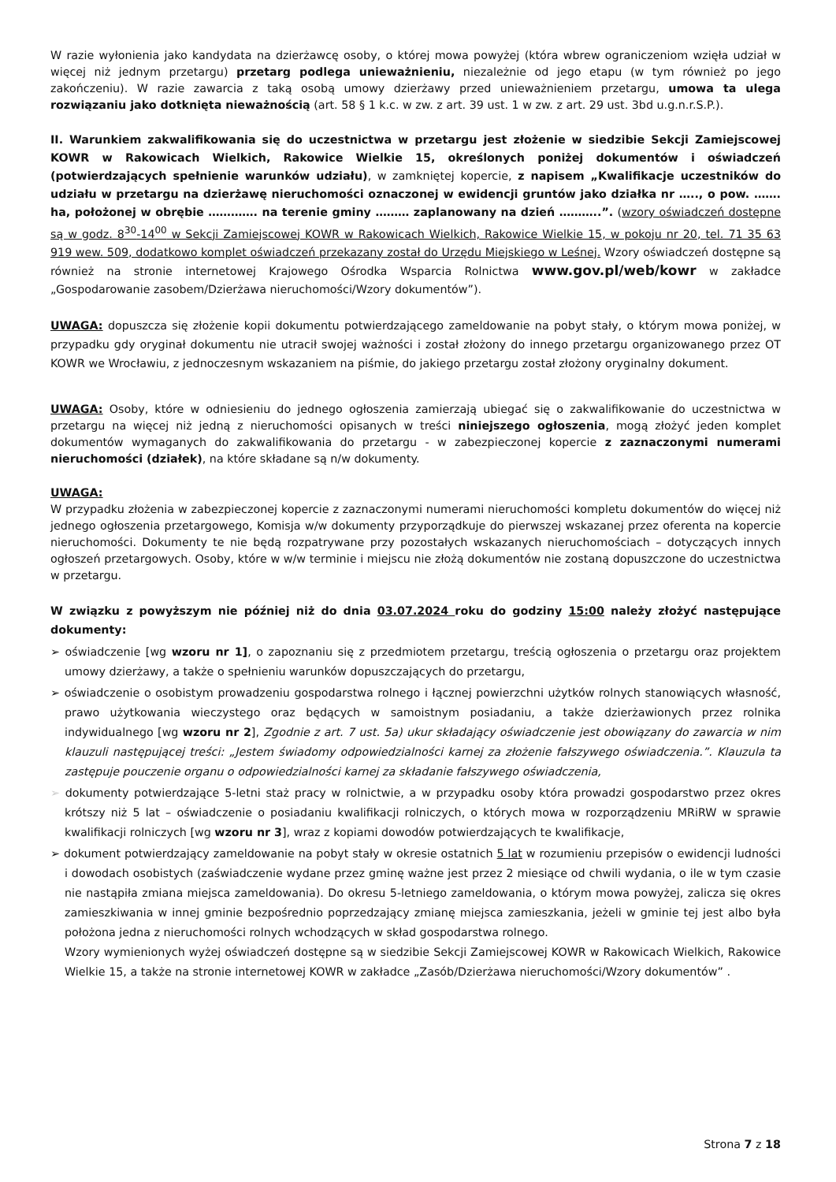W razie wyłonienia jako kandydata na dzierżawcę osoby, o której mowa powyżej (która wbrew ograniczeniom wzięła udział w więcej niż jednym przetargu) przetarg podlega unieważnieniu, niezależnie od jego etapu (w tym również po jego zakończeniu). W razie zawarcia z taką osobą umowy dzierżawy przed unieważnieniem przetargu, umowa ta ulega rozwiązaniu jako dotknięta nieważnością (art. 58 § 1 k.c. w zw. z art. 39 ust. 1 w zw. z art. 29 ust. 3bd u.g.n.r.S.P.).
II. Warunkiem zakwalifikowania się do uczestnictwa w przetargu jest złożenie w siedzibie Sekcji Zamiejscowej KOWR w Rakowicach Wielkich, Rakowice Wielkie 15, określonych poniżej dokumentów i oświadczeń (potwierdzających spełnienie warunków udziału), w zamkniętej kopercie, z napisem „Kwalifikacje uczestników do udziału w przetargu na dzierżawę nieruchomości oznaczonej w ewidencji gruntów jako działka nr ….., o pow. ……. ha, położonej w obrębie …………. na terenie gminy ……… zaplanowany na dzień ………..”. (wzory oświadczeń dostępne są w godz. 8<sup>30</sup>-14<sup>00</sup> w Sekcji Zamiejscowej KOWR w Rakowicach Wielkich, Rakowice Wielkie 15, w pokoju nr 20, tel. 71 35 63 919 wew. 509, dodatkowo komplet oświadczeń przekazany został do Urzędu Miejskiego w Leśnej. Wzory oświadczeń dostępne są również na stronie internetowej Krajowego Ośrodka Wsparcia Rolnictwa www.gov.pl/web/kowr w zakładce „Gospodarowanie zasobem/Dzierżawa nieruchomości/Wzory dokumentów”).
UWAGA: dopuszcza się złożenie kopii dokumentu potwierdzającego zameldowanie na pobyt stały, o którym mowa poniżej, w przypadku gdy oryginał dokumentu nie utracił swojej ważności i został złożony do innego przetargu organizowanego przez OT KOWR we Wrocławiu, z jednoczesnym wskazaniem na piśmie, do jakiego przetargu został złożony oryginalny dokument.
UWAGA: Osoby, które w odniesieniu do jednego ogłoszenia zamierzają ubiegać się o zakwalifikowanie do uczestnictwa w przetargu na więcej niż jedną z nieruchomości opisanych w treści niniejszego ogłoszenia, mogą złożyć jeden komplet dokumentów wymaganych do zakwalifikowania do przetargu - w zabezpieczonej kopercie z zaznaczonymi numerami nieruchomości (działek), na które składane są n/w dokumenty.
UWAGA:
W przypadku złożenia w zabezpieczonej kopercie z zaznaczonymi numerami nieruchomości kompletu dokumentów do więcej niż jednego ogłoszenia przetargowego, Komisja w/w dokumenty przyporządkuje do pierwszej wskazanej przez oferenta na kopercie nieruchomości. Dokumenty te nie będą rozpatrywane przy pozostałych wskazanych nieruchomościach – dotyczących innych ogłoszeń przetargowych. Osoby, które w w/w terminie i miejscu nie złożą dokumentów nie zostaną dopuszczone do uczestnictwa w przetargu.
W związku z powyższym nie później niż do dnia 03.07.2024 roku do godziny 15:00 należy złożyć następujące dokumenty:
➢ oświadczenie [wg wzoru nr 1], o zapoznaniu się z przedmiotem przetargu, treścią ogłoszenia o przetargu oraz projektem umowy dzierżawy, a także o spełnieniu warunków dopuszczających do przetargu,
➢ oświadczenie o osobistym prowadzeniu gospodarstwa rolnego i łącznej powierzchni użytków rolnych stanowiących własność, prawo użytkowania wieczystego oraz będących w samoistnym posiadaniu, a także dzierżawionych przez rolnika indywidualnego [wg wzoru nr 2], Zgodnie z art. 7 ust. 5a) ukur składający oświadczenie jest obowiązany do zawarcia w nim klauzuli następującej treści: „Jestem świadomy odpowiedzialności karnej za złożenie fałszywego oświadczenia.”. Klauzula ta zastępuje pouczenie organu o odpowiedzialności karnej za składanie fałszywego oświadczenia,
➢ dokumenty potwierdzające 5-letni staż pracy w rolnictwie, a w przypadku osoby która prowadzi gospodarstwo przez okres krótszy niż 5 lat – oświadczenie o posiadaniu kwalifikacji rolniczych, o których mowa w rozporządzeniu MRiRW w sprawie kwalifikacji rolniczych [wg wzoru nr 3], wraz z kopiami dowodów potwierdzających te kwalifikacje,
➢ dokument potwierdzający zameldowanie na pobyt stały w okresie ostatnich 5 lat w rozumieniu przepisów o ewidencji ludności i dowodach osobistych (zaświadczenie wydane przez gminę ważne jest przez 2 miesiące od chwili wydania, o ile w tym czasie nie nastąpiła zmiana miejsca zameldowania). Do okresu 5-letniego zameldowania, o którym mowa powyżej, zalicza się okres zamieszkiwania w innej gminie bezpośrednio poprzedzający zmianę miejsca zamieszkania, jeżeli w gminie tej jest albo była położona jedna z nieruchomości rolnych wchodzących w skład gospodarstwa rolnego.
Wzory wymienionych wyżej oświadczeń dostępne są w siedzibie Sekcji Zamiejscowej KOWR w Rakowicach Wielkich, Rakowice Wielkie 15, a także na stronie internetowej KOWR w zakładce „Zasób/Dzierżawa nieruchomości/Wzory dokumentów” .
Strona 7 z 18